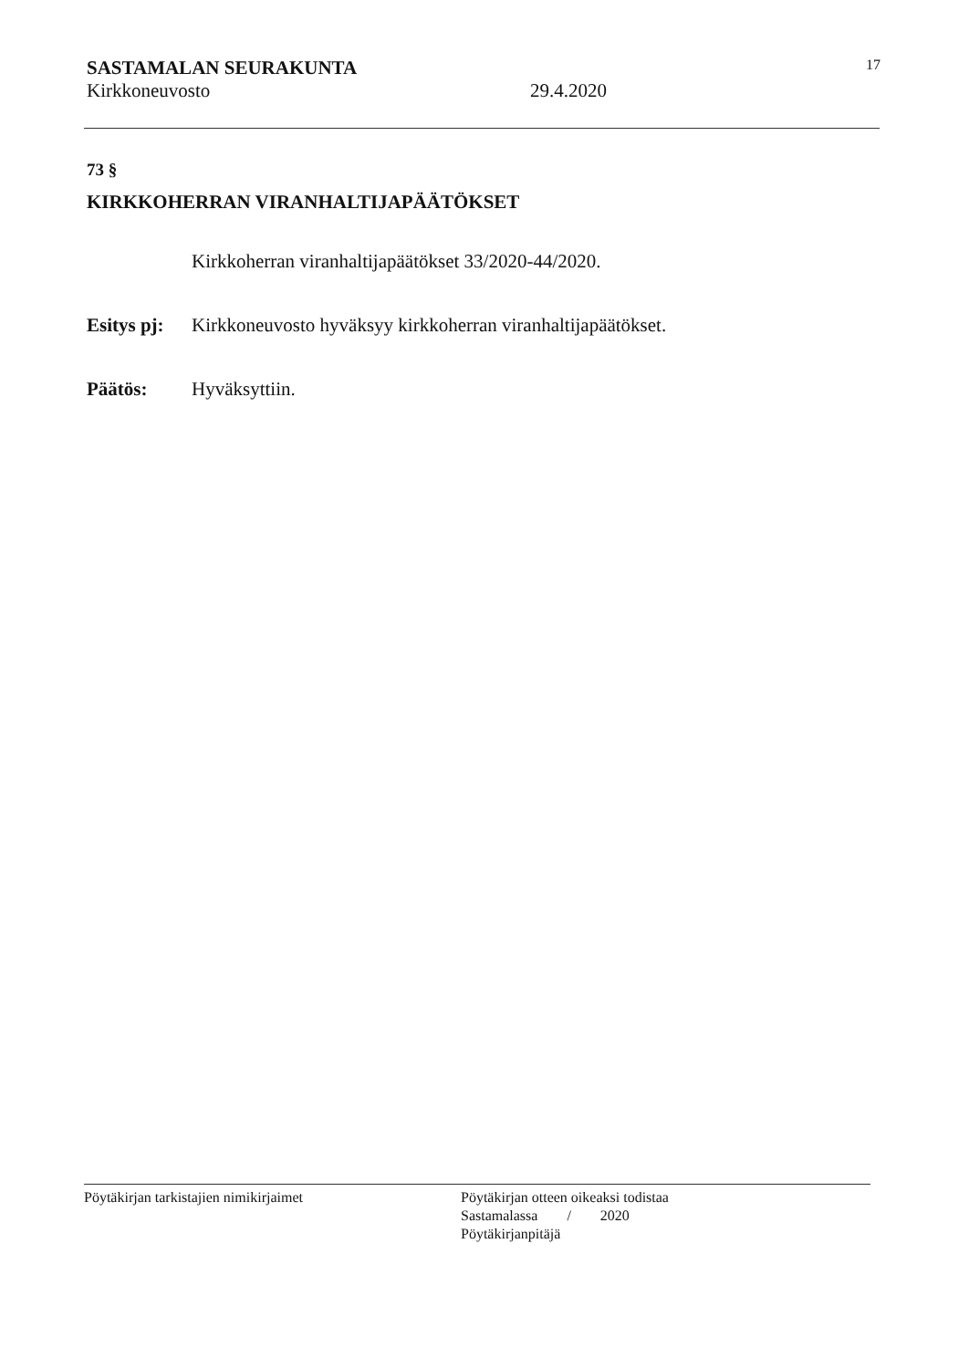SASTAMALAN SEURAKUNTA 17
Kirkkoneuvosto 29.4.2020
73 §
KIRKKOHERRAN VIRANHALTIJAPÄÄTÖKSET
Kirkkoherran viranhaltijapäätökset 33/2020-44/2020.
Esitys pj: Kirkkoneuvosto hyväksyy kirkkoherran viranhaltijapäätökset.
Päätös: Hyväksyttiin.
Pöytäkirjan tarkistajien nimikirjaimet Pöytäkirjan otteen oikeaksi todistaa
Sastamalassa / 2020
Pöytäkirjanpitäjä